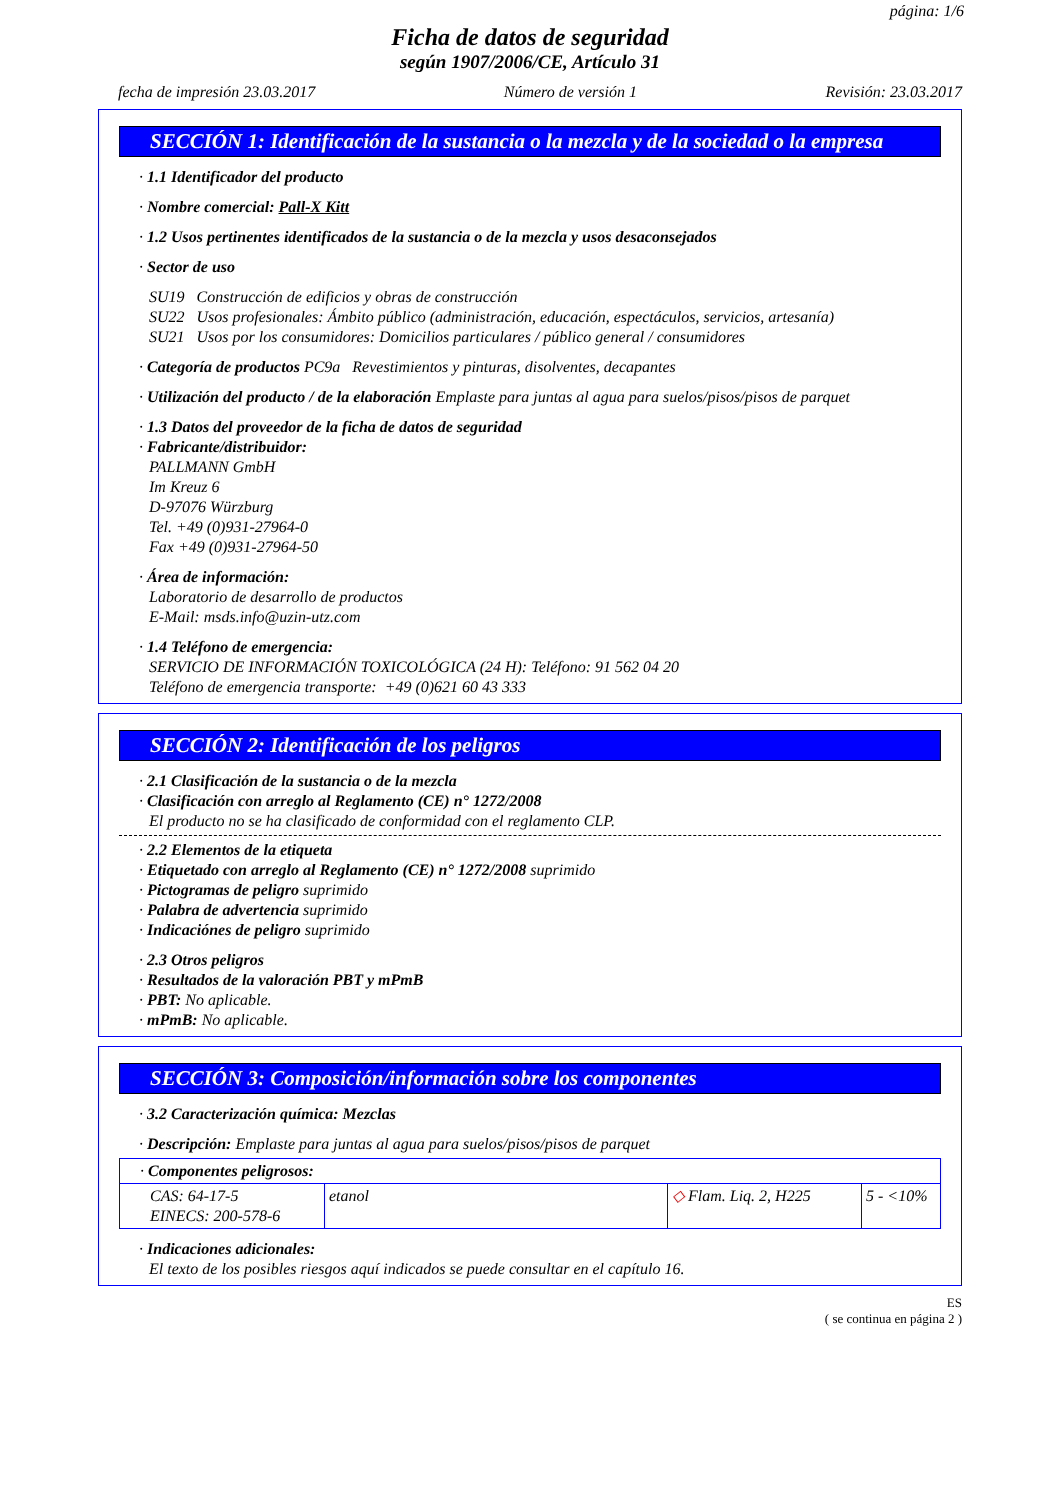página: 1/6
Ficha de datos de seguridad
según 1907/2006/CE, Artículo 31
fecha de impresión 23.03.2017 Número de versión 1 Revisión: 23.03.2017
SECCIÓN 1: Identificación de la sustancia o la mezcla y de la sociedad o la empresa
· 1.1 Identificador del producto
· Nombre comercial: Pall-X Kitt
· 1.2 Usos pertinentes identificados de la sustancia o de la mezcla y usos desaconsejados
· Sector de uso
SU19 Construcción de edificios y obras de construcción
SU22 Usos profesionales: Ámbito público (administración, educación, espectáculos, servicios, artesanía)
SU21 Usos por los consumidores: Domicilios particulares / público general / consumidores
· Categoría de productos PC9a Revestimientos y pinturas, disolventes, decapantes
· Utilización del producto / de la elaboración Emplaste para juntas al agua para suelos/pisos/pisos de parquet
· 1.3 Datos del proveedor de la ficha de datos de seguridad
· Fabricante/distribuidor:
PALLMANN GmbH
Im Kreuz 6
D-97076 Würzburg
Tel. +49 (0)931-27964-0
Fax +49 (0)931-27964-50
· Área de información:
Laboratorio de desarrollo de productos
E-Mail: msds.info@uzin-utz.com
· 1.4 Teléfono de emergencia:
SERVICIO DE INFORMACIÓN TOXICOLÓGICA (24 H): Teléfono: 91 562 04 20
Teléfono de emergencia transporte: +49 (0)621 60 43 333
SECCIÓN 2: Identificación de los peligros
· 2.1 Clasificación de la sustancia o de la mezcla
· Clasificación con arreglo al Reglamento (CE) n° 1272/2008
El producto no se ha clasificado de conformidad con el reglamento CLP.
· 2.2 Elementos de la etiqueta
· Etiquetado con arreglo al Reglamento (CE) n° 1272/2008 suprimido
· Pictogramas de peligro suprimido
· Palabra de advertencia suprimido
· Indicaciónes de peligro suprimido
· 2.3 Otros peligros
· Resultados de la valoración PBT y mPmB
· PBT: No aplicable.
· mPmB: No aplicable.
SECCIÓN 3: Composición/información sobre los componentes
· 3.2 Caracterización química: Mezclas
· Descripción: Emplaste para juntas al agua para suelos/pisos/pisos de parquet
| · Componentes peligrosos: | | | |
| CAS: 64-17-5 EINECS: 200-578-6 | etanol | ◇ Flam. Liq. 2, H225 | 5 - <10% |
· Indicaciones adicionales:
El texto de los posibles riesgos aquí indicados se puede consultar en el capítulo 16.
ES
( se continua en página 2 )